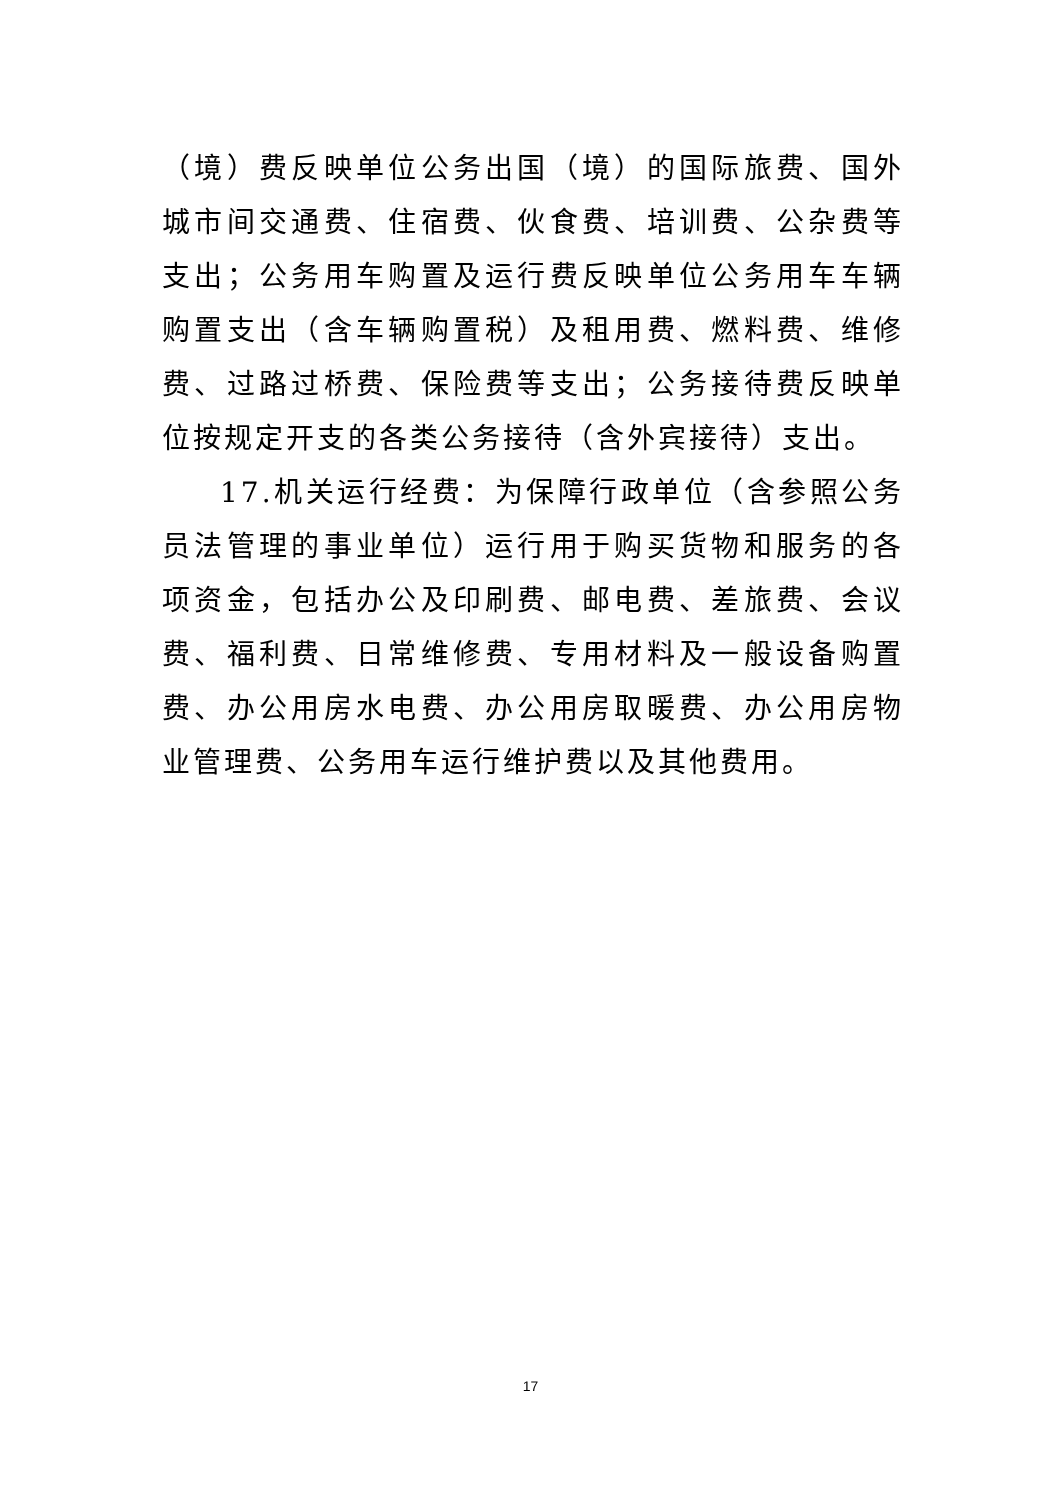（境）费反映单位公务出国（境）的国际旅费、国外城市间交通费、住宿费、伙食费、培训费、公杂费等支出；公务用车购置及运行费反映单位公务用车车辆购置支出（含车辆购置税）及租用费、燃料费、维修费、过路过桥费、保险费等支出；公务接待费反映单位按规定开支的各类公务接待（含外宾接待）支出。
17.机关运行经费：为保障行政单位（含参照公务员法管理的事业单位）运行用于购买货物和服务的各项资金，包括办公及印刷费、邮电费、差旅费、会议费、福利费、日常维修费、专用材料及一般设备购置费、办公用房水电费、办公用房取暖费、办公用房物业管理费、公务用车运行维护费以及其他费用。
17